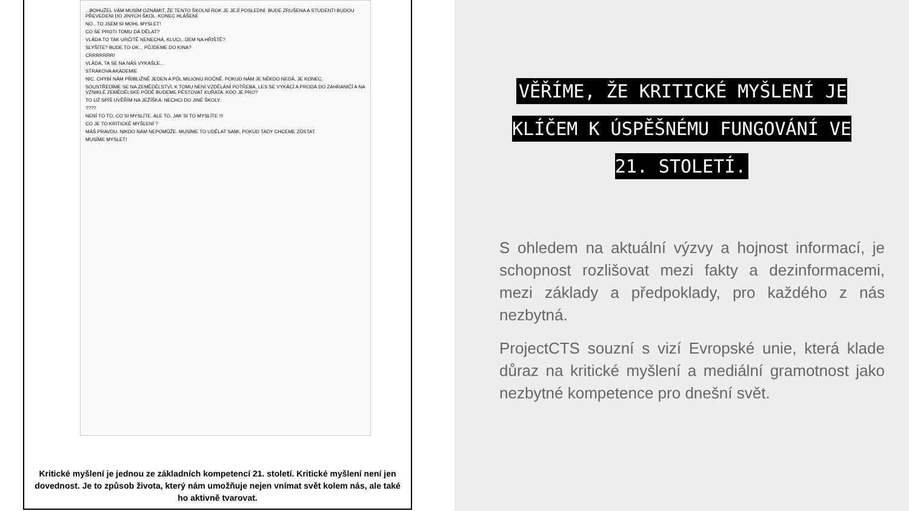...BOHUŽEL VÁM MUSÍM OZNÁMIT, ŽE TENTO ŠKOLNÍ ROK JE JEJÍ POSLEDNÍ. BUDE ZRUŠENA A STUDENTI BUDOU PŘEVEDENI DO JINÝCH ŠKOL. KONEC HLÁŠENÍ.
NO...TO JSEM SI MOHL MYSLET!
CO SE PROTI TOMU DÁ DĚLAT?
VLÁDA TO TAK URČITĚ NENECHÁ, KLUCI...DEM NA HŘIŠTĚ?
SLYŠÍTE? BUDE TO OK... PŮJDEME DO KINA?
CRRRRRRR!
VLÁDA, TA SE NA NÁS VYKAŠLE...
STRAKOVA AKADEMIE
NIC. CHYBÍ NÁM PŘIBLIŽNĚ JEDEN A PŮL MILIONU ROČNĚ. POKUD NÁM JE NĚKDO NEDÁ, JE KONEC.
SOUSTŘEDÍME SE NA ZEMĚDĚLSTVÍ, K TOMU NENÍ VZDĚLÁNÍ POTŘEBA, LES SE VYKÁCÍ A PRODÁ DO ZAHRANIČÍ A NA VZNIKLÉ ZEMĚDĚLSKÉ PŮDĚ BUDEME PĚSTOVAT KUŘATA. KDO JE PRO?
TO UŽ SPÍŠ UVĚŘÍM NA JEŽÍŠKA. NECHCI DO JINÉ ŠKOLY.
????
NENÍ TO TO, CO SI MYSLÍTE, ALE TO, JAK SI TO MYSLÍTE !!!
CO JE TO KRITICKÉ MYŠLENÍ ?
MÁŠ PRAVDU. NIKDO NÁM NEPOMŮŽE. MUSÍME TO UDĚLAT SAMI, POKUD TADY CHCEME ZŮSTAT.
MUSÍME MYSLET!
Kritické myšlení je jednou ze základních kompetencí 21. století. Kritické myšlení není jen dovednost. Je to způsob života, který nám umožňuje nejen vnímat svět kolem nás, ale také ho aktivně tvarovat.
VĚŘÍME, ŽE KRITICKÉ MYŠLENÍ JE KLÍČEM K ÚSPĚŠNÉMU FUNGOVÁNÍ VE 21. STOLETÍ.
S ohledem na aktuální výzvy a hojnost informací, je schopnost rozlišovat mezi fakty a dezinformacemi, mezi základy a předpoklady, pro každého z nás nezbytná.
ProjectCTS souzní s vizí Evropské unie, která klade důraz na kritické myšlení a mediální gramotnost jako nezbytné kompetence pro dnešní svět.